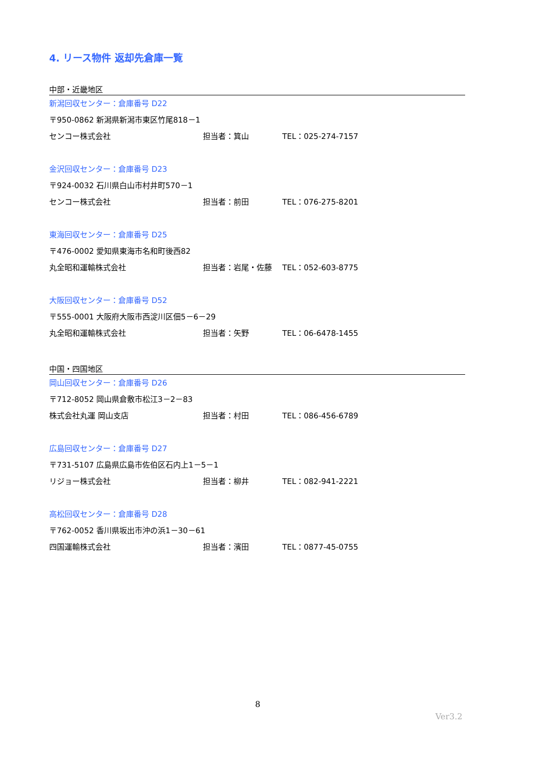4. リース物件 返却先倉庫一覧
中部・近畿地区
新潟回収センター：倉庫番号 D22
〒950-0862 新潟県新潟市東区竹尾818－1
センコー株式会社 担当者：箕山 TEL：025-274-7157
金沢回収センター：倉庫番号 D23
〒924-0032 石川県白山市村井町570－1
センコー株式会社 担当者：前田 TEL：076-275-8201
東海回収センター：倉庫番号 D25
〒476-0002 愛知県東海市名和町後西82
丸全昭和運輸株式会社 担当者：岩尾・佐藤 TEL：052-603-8775
大阪回収センター：倉庫番号 D52
〒555-0001 大阪府大阪市西淀川区佃5－6－29
丸全昭和運輸株式会社 担当者：矢野 TEL：06-6478-1455
中国・四国地区
岡山回収センター：倉庫番号 D26
〒712-8052 岡山県倉敷市松江3－2－83
株式会社丸運 岡山支店 担当者：村田 TEL：086-456-6789
広島回収センター：倉庫番号 D27
〒731-5107 広島県広島市佐伯区石内上1－5－1
リジョー株式会社 担当者：柳井 TEL：082-941-2221
高松回収センター：倉庫番号 D28
〒762-0052 香川県坂出市沖の浜1－30－61
四国運輸株式会社 担当者：濱田 TEL：0877-45-0755
8
Ver3.2